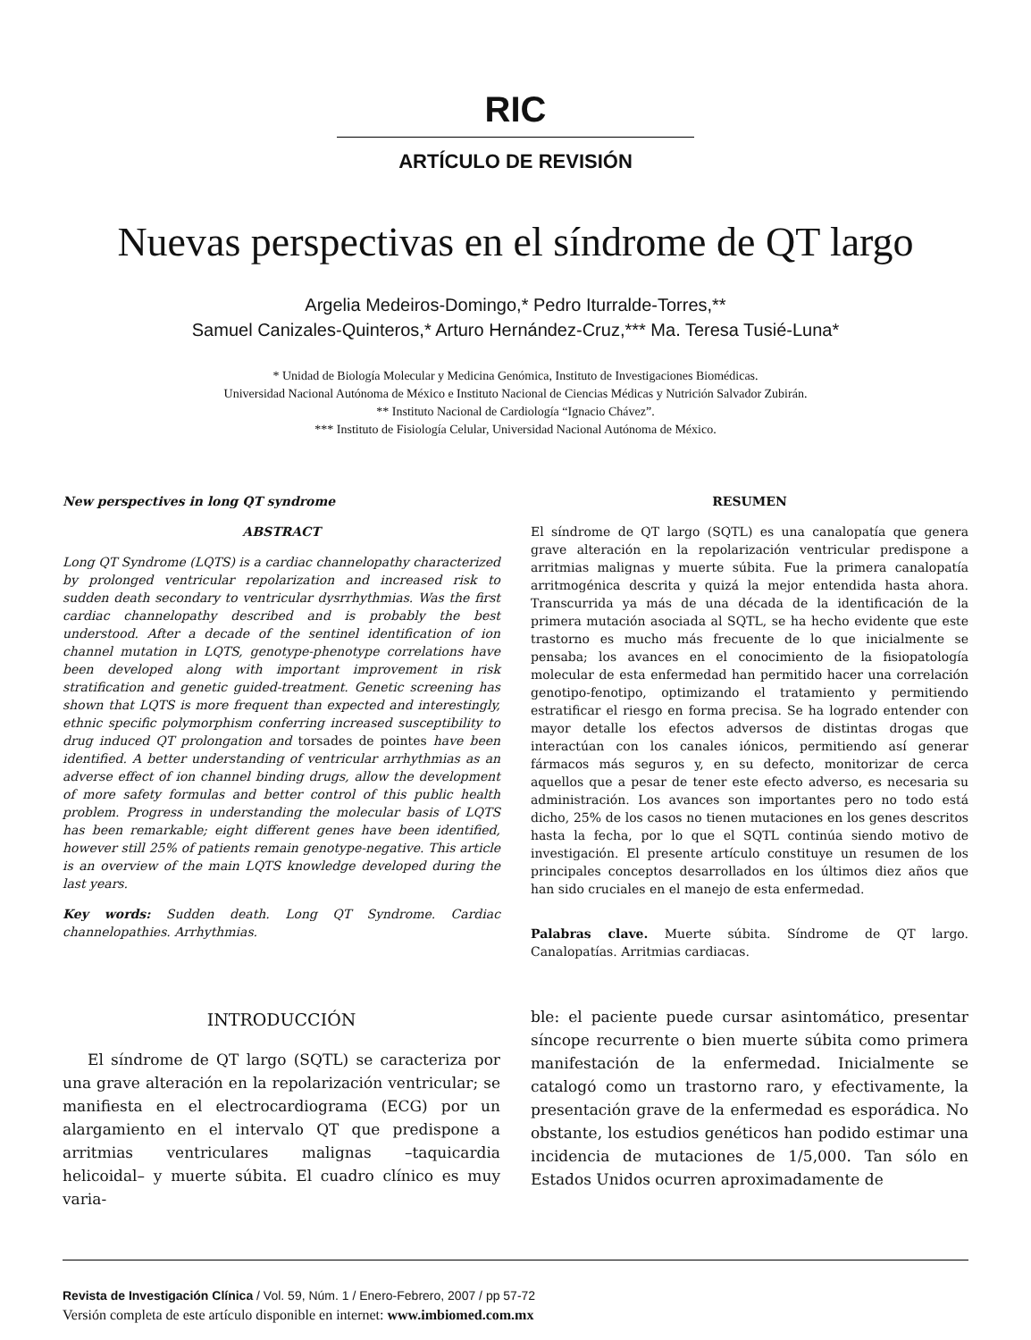RIC
ARTÍCULO DE REVISIÓN
Nuevas perspectivas en el síndrome de QT largo
Argelia Medeiros-Domingo,* Pedro Iturralde-Torres,**
Samuel Canizales-Quinteros,* Arturo Hernández-Cruz,*** Ma. Teresa Tusié-Luna*
* Unidad de Biología Molecular y Medicina Genómica, Instituto de Investigaciones Biomédicas.
Universidad Nacional Autónoma de México e Instituto Nacional de Ciencias Médicas y Nutrición Salvador Zubirán.
** Instituto Nacional de Cardiología “Ignacio Chávez”.
*** Instituto de Fisiología Celular, Universidad Nacional Autónoma de México.
New perspectives in long QT syndrome
ABSTRACT
Long QT Syndrome (LQTS) is a cardiac channelopathy characterized by prolonged ventricular repolarization and increased risk to sudden death secondary to ventricular dysrrhythmias. Was the first cardiac channelopathy described and is probably the best understood. After a decade of the sentinel identification of ion channel mutation in LQTS, genotype-phenotype correlations have been developed along with important improvement in risk stratification and genetic guided-treatment. Genetic screening has shown that LQTS is more frequent than expected and interestingly, ethnic specific polymorphism conferring increased susceptibility to drug induced QT prolongation and torsades de pointes have been identified. A better understanding of ventricular arrhythmias as an adverse effect of ion channel binding drugs, allow the development of more safety formulas and better control of this public health problem. Progress in understanding the molecular basis of LQTS has been remarkable; eight different genes have been identified, however still 25% of patients remain genotype-negative. This article is an overview of the main LQTS knowledge developed during the last years.
Key words: Sudden death. Long QT Syndrome. Cardiac channelopathies. Arrhythmias.
RESUMEN
El síndrome de QT largo (SQTL) es una canalopatía que genera grave alteración en la repolarización ventricular predispone a arritmias malignas y muerte súbita. Fue la primera canalopatía arritmogénica descrita y quizá la mejor entendida hasta ahora. Transcurrida ya más de una década de la identificación de la primera mutación asociada al SQTL, se ha hecho evidente que este trastorno es mucho más frecuente de lo que inicialmente se pensaba; los avances en el conocimiento de la fisiopatología molecular de esta enfermedad han permitido hacer una correlación genotipo-fenotipo, optimizando el tratamiento y permitiendo estratificar el riesgo en forma precisa. Se ha logrado entender con mayor detalle los efectos adversos de distintas drogas que interactúan con los canales iónicos, permitiendo así generar fármacos más seguros y, en su defecto, monitorizar de cerca aquellos que a pesar de tener este efecto adverso, es necesaria su administración. Los avances son importantes pero no todo está dicho, 25% de los casos no tienen mutaciones en los genes descritos hasta la fecha, por lo que el SQTL continúa siendo motivo de investigación. El presente artículo constituye un resumen de los principales conceptos desarrollados en los últimos diez años que han sido cruciales en el manejo de esta enfermedad.
Palabras clave. Muerte súbita. Síndrome de QT largo. Canalopatías. Arritmias cardiacas.
INTRODUCCIÓN
El síndrome de QT largo (SQTL) se caracteriza por una grave alteración en la repolarización ventricular; se manifiesta en el electrocardiograma (ECG) por un alargamiento en el intervalo QT que predispone a arritmias ventriculares malignas –taquicardia helicoidal– y muerte súbita. El cuadro clínico es muy varia-
ble: el paciente puede cursar asintomático, presentar síncope recurrente o bien muerte súbita como primera manifestación de la enfermedad. Inicialmente se catalogó como un trastorno raro, y efectivamente, la presentación grave de la enfermedad es esporádica. No obstante, los estudios genéticos han podido estimar una incidencia de mutaciones de 1/5,000. Tan sólo en Estados Unidos ocurren aproximadamente de
Revista de Investigación Clínica / Vol. 59, Núm. 1 / Enero-Febrero, 2007 / pp 57-72
Versión completa de este artículo disponible en internet: www.imbiomed.com.mx